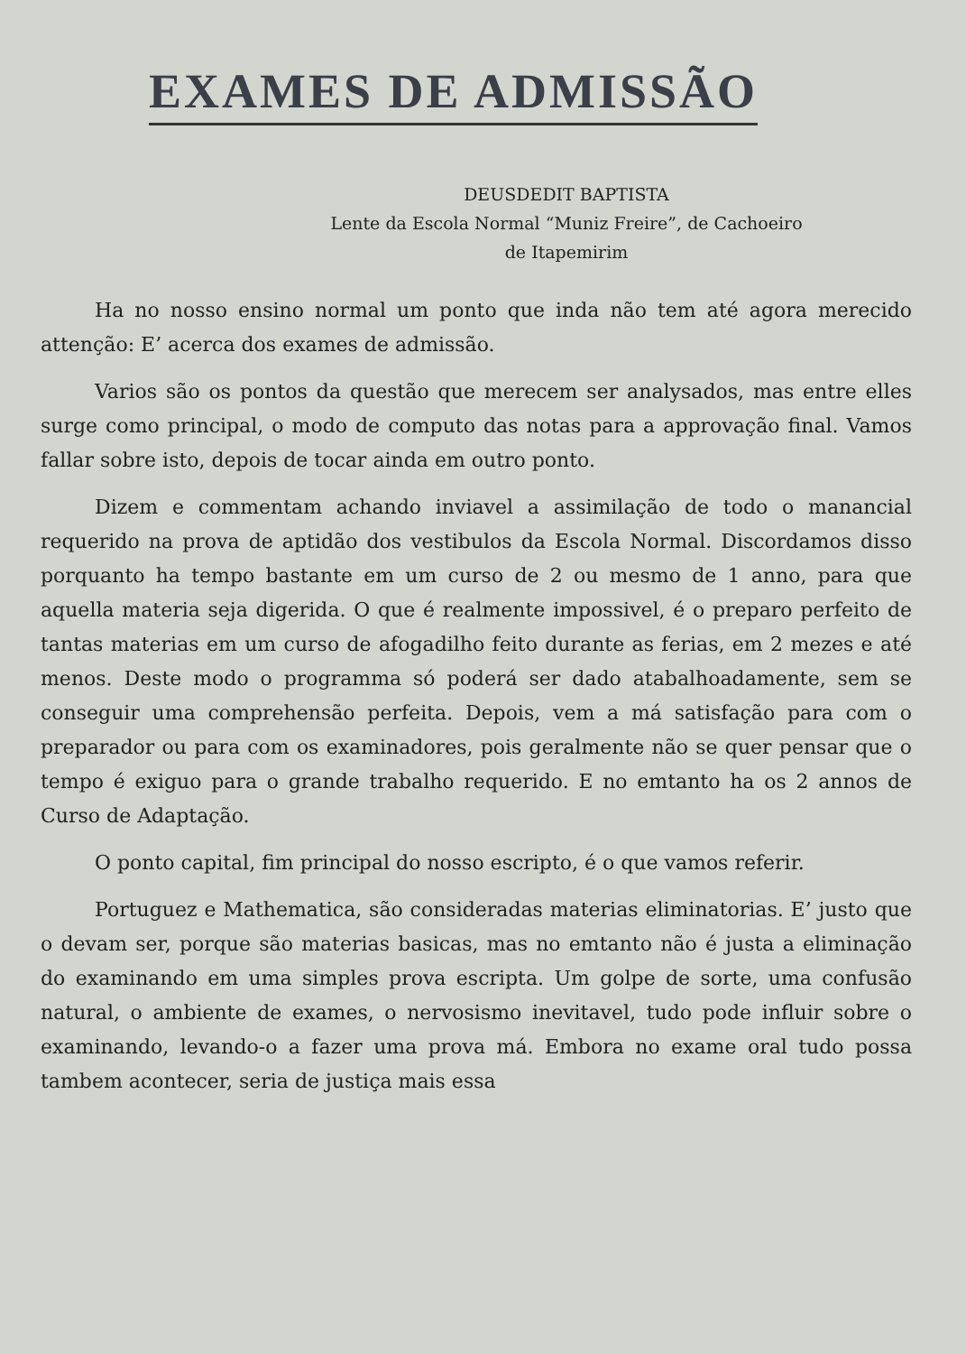EXAMES DE ADMISSÃO
DEUSDEDIT BAPTISTA
Lente da Escola Normal “Muniz Freire”, de Cachoeiro
de Itapemirim
Ha no nosso ensino normal um ponto que inda não tem até agora merecido attenção: E’ acerca dos exames de admissão.
Varios são os pontos da questão que merecem ser analysados, mas entre elles surge como principal, o modo de computo das notas para a approvação final. Vamos fallar sobre isto, depois de tocar ainda em outro ponto.
Dizem e commentam achando inviavel a assimilação de todo o manancial requerido na prova de aptidão dos vestibulos da Escola Normal. Discordamos disso porquanto ha tempo bastante em um curso de 2 ou mesmo de 1 anno, para que aquella materia seja digerida. O que é realmente impossivel, é o preparo perfeito de tantas materias em um curso de afogadilho feito durante as ferias, em 2 mezes e até menos. Deste modo o programma só poderá ser dado atabalhoadamente, sem se conseguir uma comprehensão perfeita. Depois, vem a má satisfação para com o preparador ou para com os examinadores, pois geralmente não se quer pensar que o tempo é exiguo para o grande trabalho requerido. E no emtanto ha os 2 annos de Curso de Adaptação.
O ponto capital, fim principal do nosso escripto, é o que vamos referir.
Portuguez e Mathematica, são consideradas materias eliminatorias. E’ justo que o devam ser, porque são materias basicas, mas no emtanto não é justa a eliminação do examinando em uma simples prova escripta. Um golpe de sorte, uma confusão natural, o ambiente de exames, o nervosismo inevitavel, tudo pode influir sobre o examinando, levando-o a fazer uma prova má. Embora no exame oral tudo possa tambem acontecer, seria de justiça mais essa